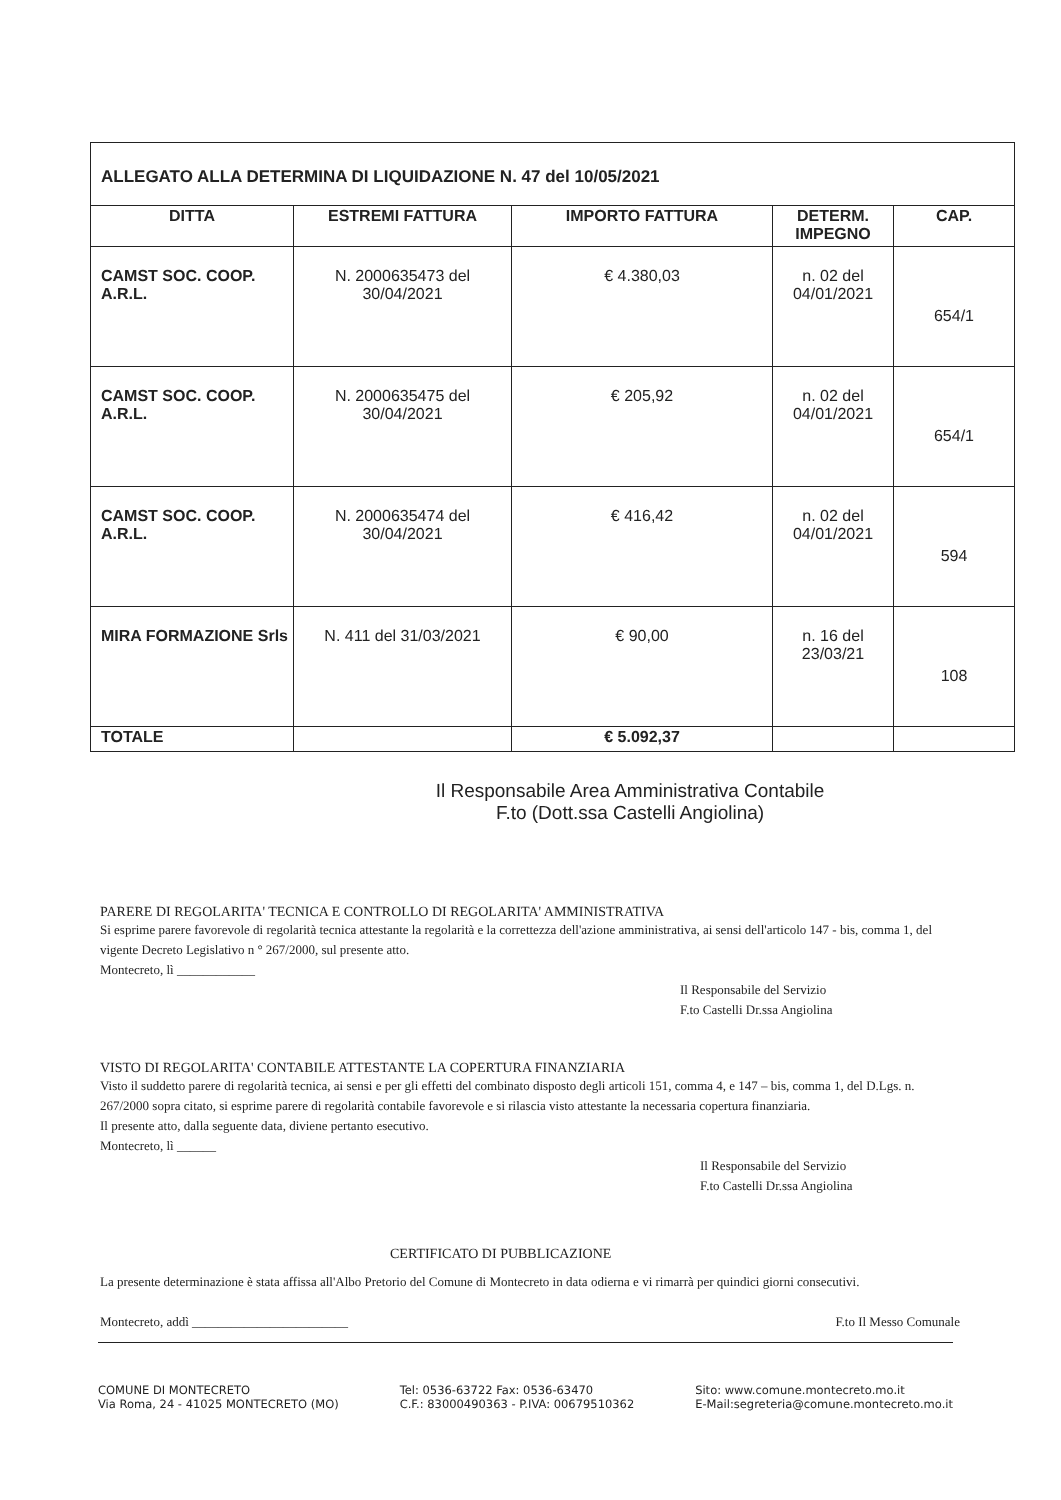| ALLEGATO ALLA DETERMINA DI LIQUIDAZIONE N. 47 del 10/05/2021 | | | | |
| --- | --- | --- | --- | --- |
| DITTA | ESTREMI FATTURA | IMPORTO FATTURA | DETERM. IMPEGNO | CAP. |
| CAMST SOC. COOP. A.R.L. | N. 2000635473 del 30/04/2021 | € 4.380,03 | n. 02 del 04/01/2021 | 654/1 |
| CAMST SOC. COOP. A.R.L. | N. 2000635475 del 30/04/2021 | € 205,92 | n. 02 del 04/01/2021 | 654/1 |
| CAMST SOC. COOP. A.R.L. | N. 2000635474 del 30/04/2021 | € 416,42 | n. 02 del 04/01/2021 | 594 |
| MIRA FORMAZIONE Srls | N. 411 del 31/03/2021 | € 90,00 | n. 16 del 23/03/21 | 108 |
| TOTALE | | € 5.092,37 | | |
Il Responsabile Area Amministrativa Contabile
F.to (Dott.ssa Castelli Angiolina)
PARERE DI REGOLARITA' TECNICA E CONTROLLO DI REGOLARITA' AMMINISTRATIVA
Si esprime parere favorevole di regolarità tecnica attestante la regolarità e la correttezza dell'azione amministrativa, ai sensi dell'articolo 147 - bis, comma 1, del vigente Decreto Legislativo n ° 267/2000, sul presente atto.
Montecreto, lì ____________
Il Responsabile del Servizio
F.to Castelli Dr.ssa Angiolina
VISTO DI REGOLARITA' CONTABILE ATTESTANTE LA COPERTURA FINANZIARIA
Visto il suddetto parere di regolarità tecnica, ai sensi e per gli effetti del combinato disposto degli articoli 151, comma 4, e 147 – bis, comma 1, del D.Lgs. n. 267/2000 sopra citato, si esprime parere di regolarità contabile favorevole e si rilascia visto attestante la necessaria copertura finanziaria.
Il presente atto, dalla seguente data, diviene pertanto esecutivo.
Montecreto, lì ______
Il Responsabile del Servizio
F.to Castelli Dr.ssa Angiolina
CERTIFICATO DI PUBBLICAZIONE
La presente determinazione è stata affissa all'Albo Pretorio del Comune di Montecreto in data odierna e vi rimarrà per quindici giorni consecutivi.
Montecreto, addì ________________________ F.to Il Messo Comunale
COMUNE DI MONTECRETO
Via Roma, 24 - 41025 MONTECRETO (MO)
Tel: 0536-63722 Fax: 0536-63470
C.F.: 83000490363 - P.IVA: 00679510362
Sito: www.comune.montecreto.mo.it
E-Mail:segreteria@comune.montecreto.mo.it